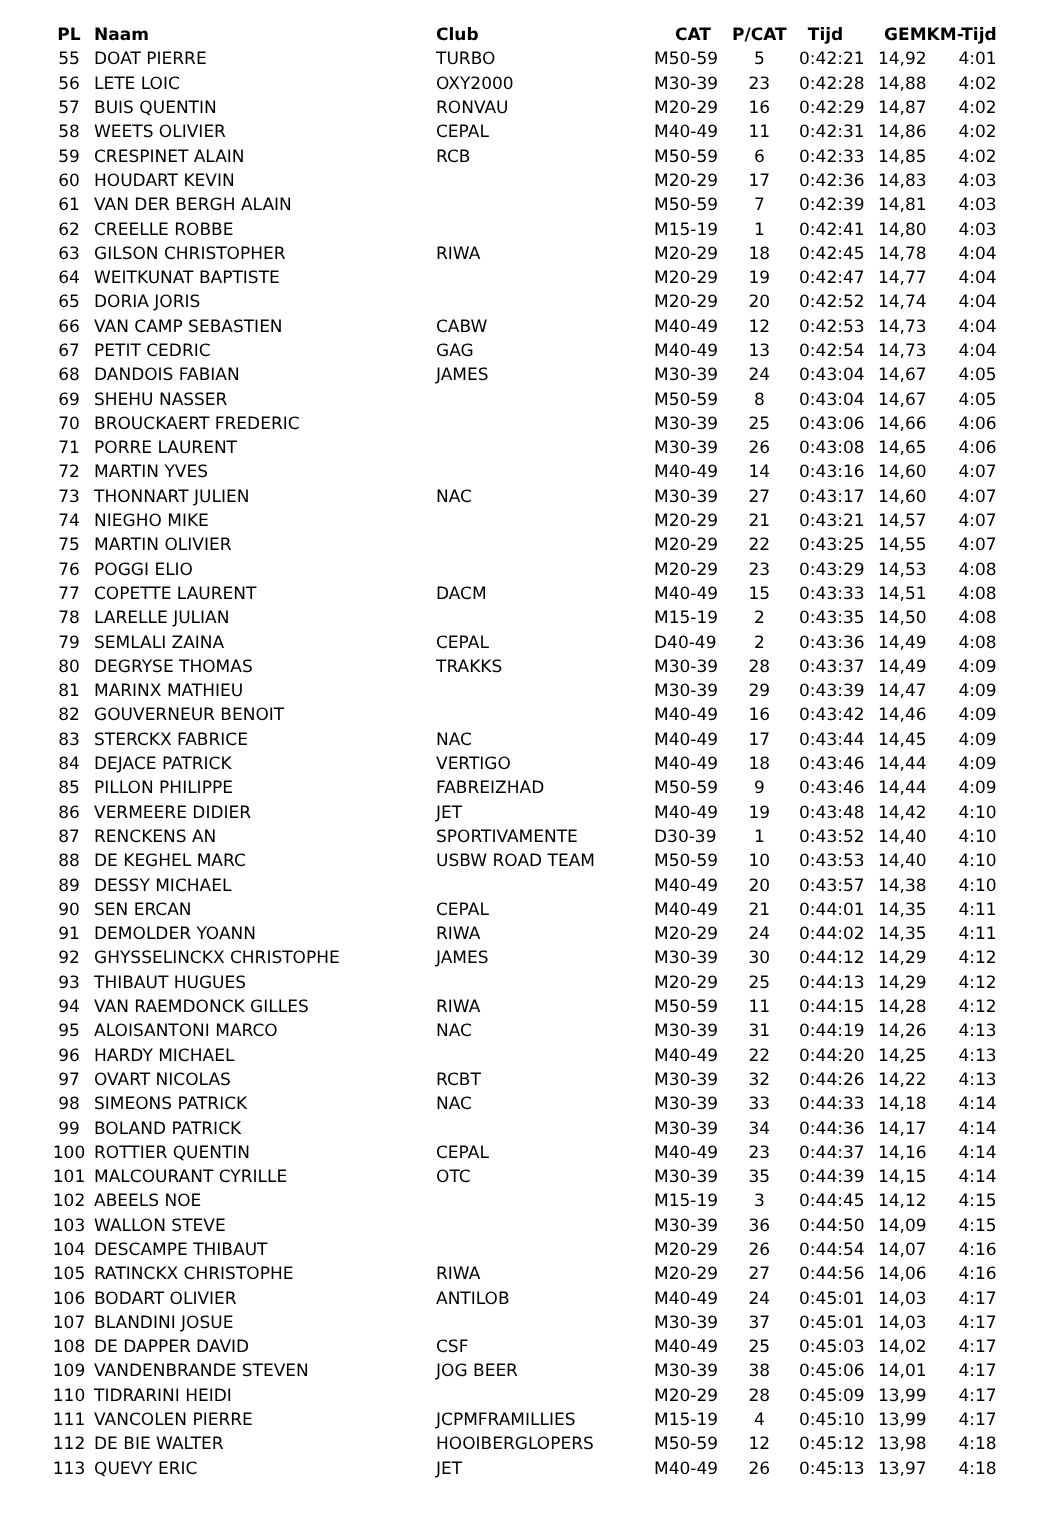| PL | Naam | Club | CAT | P/CAT | Tijd | GEM | KM-Tijd |
| --- | --- | --- | --- | --- | --- | --- | --- |
| 55 | DOAT PIERRE | TURBO | M50-59 | 5 | 0:42:21 | 14,92 | 4:01 |
| 56 | LETE LOIC | OXY2000 | M30-39 | 23 | 0:42:28 | 14,88 | 4:02 |
| 57 | BUIS QUENTIN | RONVAU | M20-29 | 16 | 0:42:29 | 14,87 | 4:02 |
| 58 | WEETS OLIVIER | CEPAL | M40-49 | 11 | 0:42:31 | 14,86 | 4:02 |
| 59 | CRESPINET ALAIN | RCB | M50-59 | 6 | 0:42:33 | 14,85 | 4:02 |
| 60 | HOUDART KEVIN | | M20-29 | 17 | 0:42:36 | 14,83 | 4:03 |
| 61 | VAN DER BERGH ALAIN | | M50-59 | 7 | 0:42:39 | 14,81 | 4:03 |
| 62 | CREELLE ROBBE | | M15-19 | 1 | 0:42:41 | 14,80 | 4:03 |
| 63 | GILSON CHRISTOPHER | RIWA | M20-29 | 18 | 0:42:45 | 14,78 | 4:04 |
| 64 | WEITKUNAT BAPTISTE | | M20-29 | 19 | 0:42:47 | 14,77 | 4:04 |
| 65 | DORIA JORIS | | M20-29 | 20 | 0:42:52 | 14,74 | 4:04 |
| 66 | VAN CAMP SEBASTIEN | CABW | M40-49 | 12 | 0:42:53 | 14,73 | 4:04 |
| 67 | PETIT CEDRIC | GAG | M40-49 | 13 | 0:42:54 | 14,73 | 4:04 |
| 68 | DANDOIS FABIAN | JAMES | M30-39 | 24 | 0:43:04 | 14,67 | 4:05 |
| 69 | SHEHU NASSER | | M50-59 | 8 | 0:43:04 | 14,67 | 4:05 |
| 70 | BROUCKAERT FREDERIC | | M30-39 | 25 | 0:43:06 | 14,66 | 4:06 |
| 71 | PORRE LAURENT | | M30-39 | 26 | 0:43:08 | 14,65 | 4:06 |
| 72 | MARTIN YVES | | M40-49 | 14 | 0:43:16 | 14,60 | 4:07 |
| 73 | THONNART JULIEN | NAC | M30-39 | 27 | 0:43:17 | 14,60 | 4:07 |
| 74 | NIEGHO MIKE | | M20-29 | 21 | 0:43:21 | 14,57 | 4:07 |
| 75 | MARTIN OLIVIER | | M20-29 | 22 | 0:43:25 | 14,55 | 4:07 |
| 76 | POGGI ELIO | | M20-29 | 23 | 0:43:29 | 14,53 | 4:08 |
| 77 | COPETTE LAURENT | DACM | M40-49 | 15 | 0:43:33 | 14,51 | 4:08 |
| 78 | LARELLE JULIAN | | M15-19 | 2 | 0:43:35 | 14,50 | 4:08 |
| 79 | SEMLALI ZAINA | CEPAL | D40-49 | 2 | 0:43:36 | 14,49 | 4:08 |
| 80 | DEGRYSE THOMAS | TRAKKS | M30-39 | 28 | 0:43:37 | 14,49 | 4:09 |
| 81 | MARINX MATHIEU | | M30-39 | 29 | 0:43:39 | 14,47 | 4:09 |
| 82 | GOUVERNEUR BENOIT | | M40-49 | 16 | 0:43:42 | 14,46 | 4:09 |
| 83 | STERCKX FABRICE | NAC | M40-49 | 17 | 0:43:44 | 14,45 | 4:09 |
| 84 | DEJACE PATRICK | VERTIGO | M40-49 | 18 | 0:43:46 | 14,44 | 4:09 |
| 85 | PILLON PHILIPPE | FABREIZHAD | M50-59 | 9 | 0:43:46 | 14,44 | 4:09 |
| 86 | VERMEERE DIDIER | JET | M40-49 | 19 | 0:43:48 | 14,42 | 4:10 |
| 87 | RENCKENS AN | SPORTIVAMENTE | D30-39 | 1 | 0:43:52 | 14,40 | 4:10 |
| 88 | DE KEGHEL MARC | USBW ROAD TEAM | M50-59 | 10 | 0:43:53 | 14,40 | 4:10 |
| 89 | DESSY MICHAEL | | M40-49 | 20 | 0:43:57 | 14,38 | 4:10 |
| 90 | SEN ERCAN | CEPAL | M40-49 | 21 | 0:44:01 | 14,35 | 4:11 |
| 91 | DEMOLDER YOANN | RIWA | M20-29 | 24 | 0:44:02 | 14,35 | 4:11 |
| 92 | GHYSSELINCKX CHRISTOPHE | JAMES | M30-39 | 30 | 0:44:12 | 14,29 | 4:12 |
| 93 | THIBAUT HUGUES | | M20-29 | 25 | 0:44:13 | 14,29 | 4:12 |
| 94 | VAN RAEMDONCK GILLES | RIWA | M50-59 | 11 | 0:44:15 | 14,28 | 4:12 |
| 95 | ALOISANTONI MARCO | NAC | M30-39 | 31 | 0:44:19 | 14,26 | 4:13 |
| 96 | HARDY MICHAEL | | M40-49 | 22 | 0:44:20 | 14,25 | 4:13 |
| 97 | OVART NICOLAS | RCBT | M30-39 | 32 | 0:44:26 | 14,22 | 4:13 |
| 98 | SIMEONS PATRICK | NAC | M30-39 | 33 | 0:44:33 | 14,18 | 4:14 |
| 99 | BOLAND PATRICK | | M30-39 | 34 | 0:44:36 | 14,17 | 4:14 |
| 100 | ROTTIER QUENTIN | CEPAL | M40-49 | 23 | 0:44:37 | 14,16 | 4:14 |
| 101 | MALCOURANT CYRILLE | OTC | M30-39 | 35 | 0:44:39 | 14,15 | 4:14 |
| 102 | ABEELS NOE | | M15-19 | 3 | 0:44:45 | 14,12 | 4:15 |
| 103 | WALLON STEVE | | M30-39 | 36 | 0:44:50 | 14,09 | 4:15 |
| 104 | DESCAMPE THIBAUT | | M20-29 | 26 | 0:44:54 | 14,07 | 4:16 |
| 105 | RATINCKX CHRISTOPHE | RIWA | M20-29 | 27 | 0:44:56 | 14,06 | 4:16 |
| 106 | BODART OLIVIER | ANTILOB | M40-49 | 24 | 0:45:01 | 14,03 | 4:17 |
| 107 | BLANDINI JOSUE | | M30-39 | 37 | 0:45:01 | 14,03 | 4:17 |
| 108 | DE DAPPER DAVID | CSF | M40-49 | 25 | 0:45:03 | 14,02 | 4:17 |
| 109 | VANDENBRANDE STEVEN | JOG BEER | M30-39 | 38 | 0:45:06 | 14,01 | 4:17 |
| 110 | TIDRARINI HEIDI | | M20-29 | 28 | 0:45:09 | 13,99 | 4:17 |
| 111 | VANCOLEN PIERRE | JCPMFRAMILLIES | M15-19 | 4 | 0:45:10 | 13,99 | 4:17 |
| 112 | DE BIE WALTER | HOOIBERGLOPERS | M50-59 | 12 | 0:45:12 | 13,98 | 4:18 |
| 113 | QUEVY ERIC | JET | M40-49 | 26 | 0:45:13 | 13,97 | 4:18 |